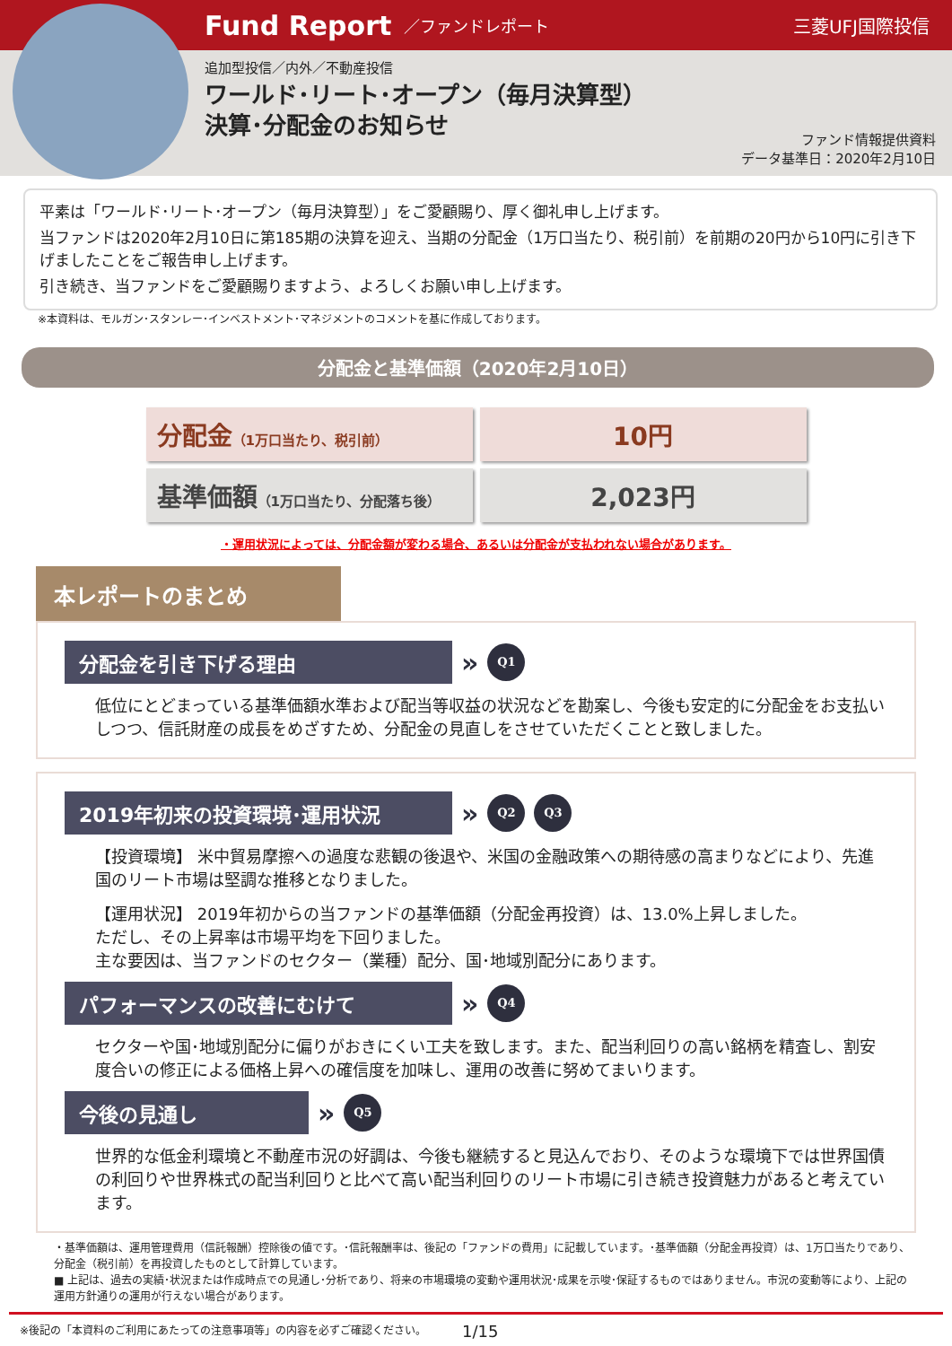Fund Report ／ファンドレポート 三菱UFJ国際投信
追加型投信／内外／不動産投信
ワールド･リート･オープン（毎月決算型）
決算･分配金のお知らせ
ファンド情報提供資料
データ基準日：2020年2月10日
平素は「ワールド･リート･オープン（毎月決算型）」をご愛顧賜り、厚く御礼申し上げます。
当ファンドは2020年2月10日に第185期の決算を迎え、当期の分配金（1万口当たり、税引前）を前期の20円から10円に引き下げましたことをご報告申し上げます。
引き続き、当ファンドをご愛顧賜りますよう、よろしくお願い申し上げます。
※本資料は、モルガン･スタンレー･インベストメント･マネジメントのコメントを基に作成しております。
分配金と基準価額（2020年2月10日）
| 分配金 （1万口当たり、税引前） | 10円 |
| 基準価額 （1万口当たり、分配落ち後） | 2,023円 |
・運用状況によっては、分配金額が変わる場合、あるいは分配金が支払われない場合があります。
本レポートのまとめ
分配金を引き下げる理由
» Q1
低位にとどまっている基準価額水準および配当等収益の状況などを勘案し、今後も安定的に分配金をお支払いしつつ、信託財産の成長をめざすため、分配金の見直しをさせていただくことと致しました。
2019年初来の投資環境･運用状況
» Q2 Q3
【投資環境】 米中貿易摩擦への過度な悲観の後退や、米国の金融政策への期待感の高まりなどにより、先進国のリート市場は堅調な推移となりました。
【運用状況】 2019年初からの当ファンドの基準価額（分配金再投資）は、13.0%上昇しました。
ただし、その上昇率は市場平均を下回りました。
主な要因は、当ファンドのセクター（業種）配分、国･地域別配分にあります。
パフォーマンスの改善にむけて
» Q4
セクターや国･地域別配分に偏りがおきにくい工夫を致します。また、配当利回りの高い銘柄を精査し、割安度合いの修正による価格上昇への確信度を加味し、運用の改善に努めてまいります。
今後の見通し
» Q5
世界的な低金利環境と不動産市況の好調は、今後も継続すると見込んでおり、そのような環境下では世界国債の利回りや世界株式の配当利回りと比べて高い配当利回りのリート市場に引き続き投資魅力があると考えています。
・基準価額は、運用管理費用（信託報酬）控除後の値です。･信託報酬率は、後記の「ファンドの費用」に記載しています。･基準価額（分配金再投資）は、1万口当たりであり、分配金（税引前）を再投資したものとして計算しています。
■ 上記は、過去の実績･状況または作成時点での見通し･分析であり、将来の市場環境の変動や運用状況･成果を示唆･保証するものではありません。市況の変動等により、上記の運用方針通りの運用が行えない場合があります。
※後記の「本資料のご利用にあたっての注意事項等」の内容を必ずご確認ください。 1/15